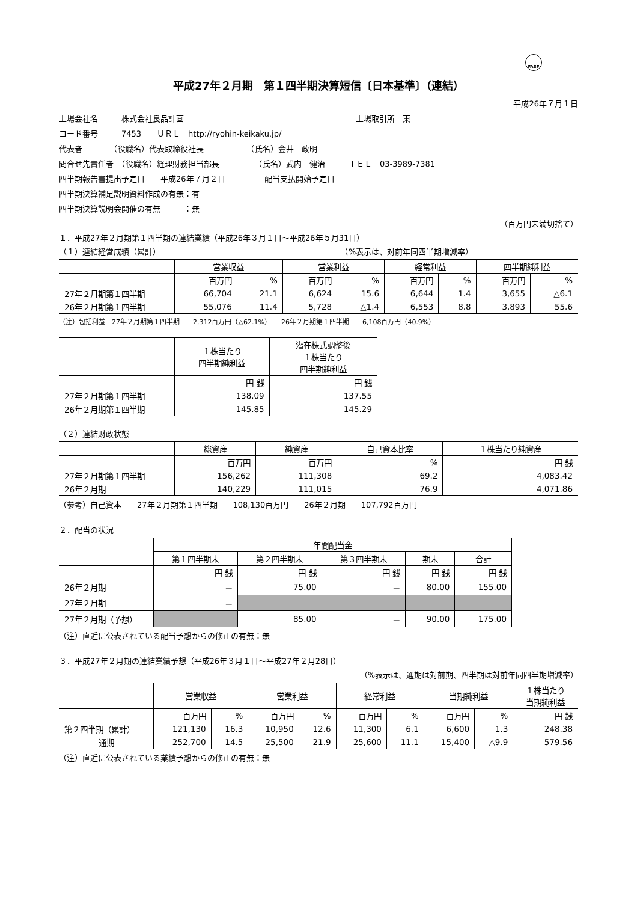FASF
平成27年２月期　第１四半期決算短信〔日本基準〕（連結）
平成26年７月１日
上場会社名　　　株式会社良品計画　　　　　　　　　　　　　　　　　　　　　　上場取引所　東
コード番号　　　7453　　ＵＲＬ　http://ryohin-keikaku.jp/
代表者　　　　（役職名）代表取締役社長　　　　　　（氏名）金井　政明
問合せ先責任者　（役職名）経理財務担当部長　　　　　（氏名）武内　健治　　　ＴＥＬ　03-3989-7381
四半期報告書提出予定日　　平成26年７月２日　　　　　配当支払開始予定日　－
四半期決算補足説明資料作成の有無：有
四半期決算説明会開催の有無　　　：無
（百万円未満切捨て）
１．平成27年２月期第１四半期の連結業績（平成26年３月１日～平成26年５月31日）
（１）連結経営成績（累計）　　　　　　　　　　　　　　　　　　　　　　　　（%表示は、対前年同四半期増減率）
| | 営業収益 | | 営業利益 | | 経常利益 | | 四半期純利益 | |
| --- | --- | --- | --- | --- | --- | --- | --- | --- |
| | 百万円 | % | 百万円 | % | 百万円 | % | 百万円 | % |
| 27年２月期第１四半期 | 66,704 | 21.1 | 6,624 | 15.6 | 6,644 | 1.4 | 3,655 | △6.1 |
| 26年２月期第１四半期 | 55,076 | 11.4 | 5,728 | △1.4 | 6,553 | 8.8 | 3,893 | 55.6 |
（注）包括利益　27年２月期第１四半期　　2,312百万円（△62.1%）　　26年２月期第１四半期　　6,108百万円（40.9%）
| | １株当たり 四半期純利益 | 潜在株式調整後 １株当たり 四半期純利益 |
| --- | --- | --- |
| | 円 銭 | 円 銭 |
| 27年２月期第１四半期 | 138.09 | 137.55 |
| 26年２月期第１四半期 | 145.85 | 145.29 |
（２）連結財政状態
| | 総資産 | 純資産 | 自己資本比率 | １株当たり純資産 |
| --- | --- | --- | --- | --- |
| | 百万円 | 百万円 | % | 円 銭 |
| 27年２月期第１四半期 | 156,262 | 111,308 | 69.2 | 4,083.42 |
| 26年２月期 | 140,229 | 111,015 | 76.9 | 4,071.86 |
（参考）自己資本　　27年２月期第１四半期　　108,130百万円　　26年２月期　　107,792百万円
２．配当の状況
| | 年間配当金 | | | | |
| --- | --- | --- | --- | --- | --- |
| | 第１四半期末 | 第２四半期末 | 第３四半期末 | 期末 | 合計 |
| | 円 銭 | 円 銭 | 円 銭 | 円 銭 | 円 銭 |
| 26年２月期 | － | 75.00 | － | 80.00 | 155.00 |
| 27年２月期 | － | | | | |
| 27年２月期（予想） | | 85.00 | － | 90.00 | 175.00 |
（注）直近に公表されている配当予想からの修正の有無：無
３．平成27年２月期の連結業績予想（平成26年３月１日～平成27年２月28日）
（%表示は、通期は対前期、四半期は対前年同四半期増減率）
| | 営業収益 | | 営業利益 | | 経常利益 | | 当期純利益 | | １株当たり 当期純利益 |
| --- | --- | --- | --- | --- | --- | --- | --- | --- | --- |
| | 百万円 | % | 百万円 | % | 百万円 | % | 百万円 | % | 円 銭 |
| 第２四半期（累計） | 121,130 | 16.3 | 10,950 | 12.6 | 11,300 | 6.1 | 6,600 | 1.3 | 248.38 |
| 通期 | 252,700 | 14.5 | 25,500 | 21.9 | 25,600 | 11.1 | 15,400 | △9.9 | 579.56 |
（注）直近に公表されている業績予想からの修正の有無：無